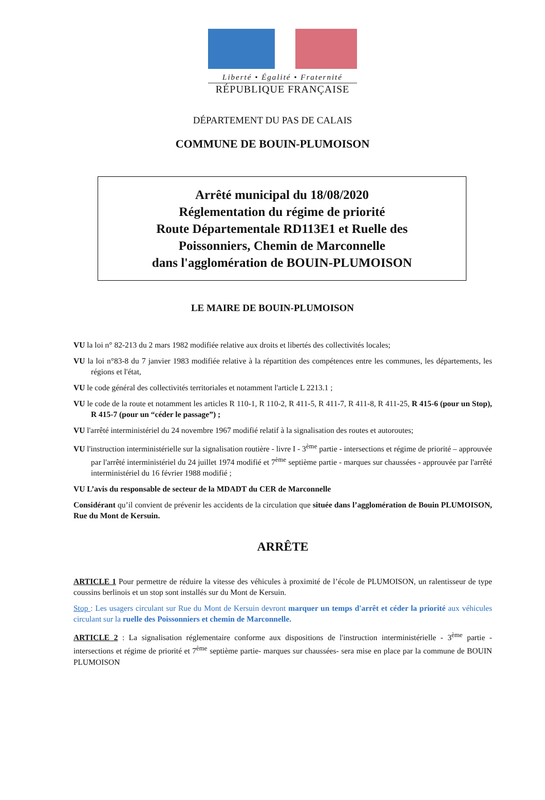Liberté • Égalité • Fraternité
RÉPUBLIQUE FRANÇAISE
DÉPARTEMENT DU PAS DE CALAIS
COMMUNE DE BOUIN-PLUMOISON
Arrêté municipal du 18/08/2020
Réglementation du régime de priorité
Route Départementale RD113E1 et Ruelle des
Poissonniers, Chemin de Marconnelle
dans l'agglomération de BOUIN-PLUMOISON
LE MAIRE DE BOUIN-PLUMOISON
VU la loi n° 82-213 du 2 mars 1982 modifiée relative aux droits et libertés des collectivités locales;
VU la loi n°83-8 du 7 janvier 1983 modifiée relative à la répartition des compétences entre les communes, les départements, les régions et l'état,
VU le code général des collectivités territoriales et notamment l'article L 2213.1 ;
VU le code de la route et notamment les articles R 110-1, R 110-2, R 411-5, R 411-7, R 411-8, R 411-25, R 415-6 (pour un Stop), R 415-7 (pour un “céder le passage”) ;
VU l'arrêté interministériel du 24 novembre 1967 modifié relatif à la signalisation des routes et autoroutes;
VU l'instruction interministérielle sur la signalisation routière - livre I - 3<sup>ème</sup> partie - intersections et régime de priorité – approuvée par l'arrêté interministériel du 24 juillet 1974 modifié et 7<sup>ème</sup> septième partie - marques sur chaussées - approuvée par l'arrêté interministériel du 16 février 1988 modifié ;
VU L’avis du responsable de secteur de la MDADT du CER de Marconnelle
Considérant qu’il convient de prévenir les accidents de la circulation que située dans l’agglomération de Bouin PLUMOISON, Rue du Mont de Kersuin.
ARRÊTE
ARTICLE 1 Pour permettre de réduire la vitesse des véhicules à proximité de l’école de PLUMOISON, un ralentisseur de type coussins berlinois et un stop sont installés sur du Mont de Kersuin.
Stop : Les usagers circulant sur Rue du Mont de Kersuin devront marquer un temps d'arrêt et céder la priorité aux véhicules circulant sur la ruelle des Poissonniers et chemin de Marconnelle.
ARTICLE 2 : La signalisation réglementaire conforme aux dispositions de l'instruction interministérielle - 3<sup>ème</sup> partie - intersections et régime de priorité et 7<sup>ème</sup> septième partie- marques sur chaussées- sera mise en place par la commune de BOUIN PLUMOISON